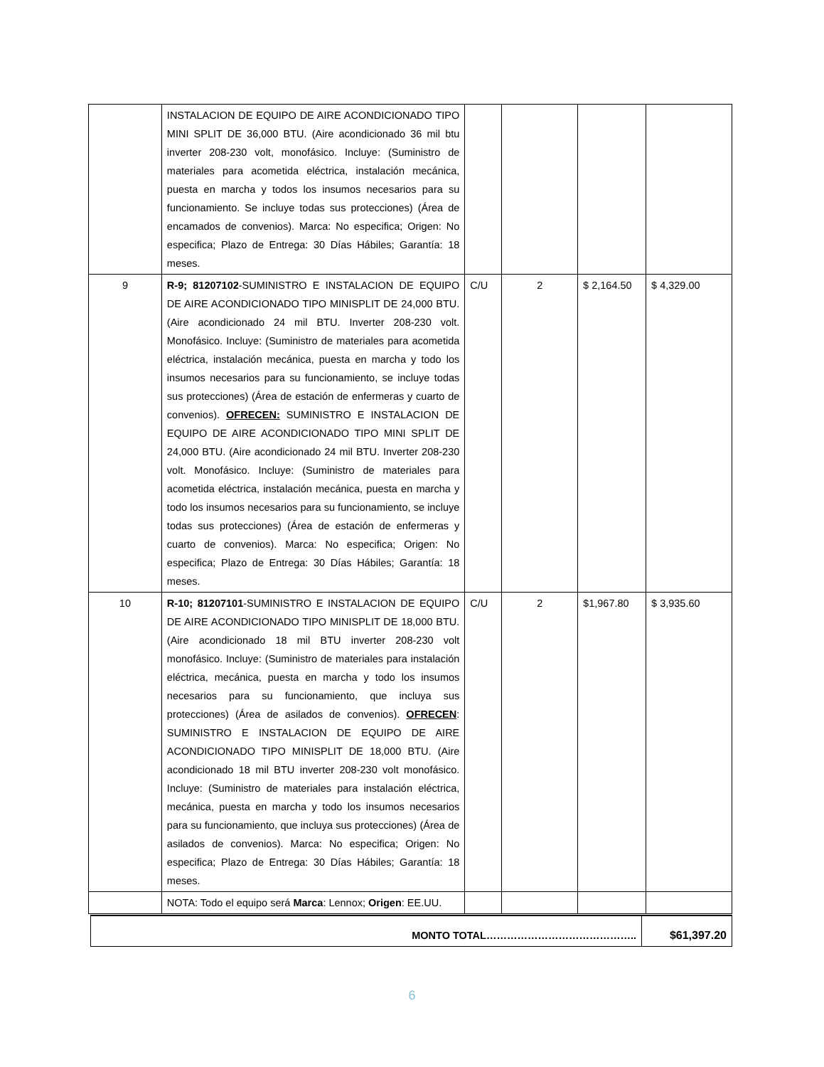| | INSTALACION DE EQUIPO DE AIRE ACONDICIONADO TIPO MINI SPLIT DE 36,000 BTU. (Aire acondicionado 36 mil btu inverter 208-230 volt, monofásico. Incluye: (Suministro de materiales para acometida eléctrica, instalación mecánica, puesta en marcha y todos los insumos necesarios para su funcionamiento. Se incluye todas sus protecciones) (Área de encamados de convenios). Marca: No especifica; Origen: No especifica; Plazo de Entrega: 30 Días Hábiles; Garantía: 18 meses. | | | | |
| 9 | R-9; 81207102 -SUMINISTRO E INSTALACION DE EQUIPO DE AIRE ACONDICIONADO TIPO MINISPLIT DE 24,000 BTU. (Aire acondicionado 24 mil BTU. Inverter 208-230 volt. Monofásico. Incluye: (Suministro de materiales para acometida eléctrica, instalación mecánica, puesta en marcha y todo los insumos necesarios para su funcionamiento, se incluye todas sus protecciones) (Área de estación de enfermeras y cuarto de convenios). OFRECEN: SUMINISTRO E INSTALACION DE EQUIPO DE AIRE ACONDICIONADO TIPO MINI SPLIT DE 24,000 BTU. (Aire acondicionado 24 mil BTU. Inverter 208-230 volt. Monofásico. Incluye: (Suministro de materiales para acometida eléctrica, instalación mecánica, puesta en marcha y todo los insumos necesarios para su funcionamiento, se incluye todas sus protecciones) (Área de estación de enfermeras y cuarto de convenios). Marca: No especifica; Origen: No especifica; Plazo de Entrega: 30 Días Hábiles; Garantía: 18 meses. | C/U | 2 | $ 2,164.50 | $ 4,329.00 |
| 10 | R-10; 81207101 -SUMINISTRO E INSTALACION DE EQUIPO DE AIRE ACONDICIONADO TIPO MINISPLIT DE 18,000 BTU. (Aire acondicionado 18 mil BTU inverter 208-230 volt monofásico. Incluye: (Suministro de materiales para instalación eléctrica, mecánica, puesta en marcha y todo los insumos necesarios para su funcionamiento, que incluya sus protecciones) (Área de asilados de convenios). OFRECEN : SUMINISTRO E INSTALACION DE EQUIPO DE AIRE ACONDICIONADO TIPO MINISPLIT DE 18,000 BTU. (Aire acondicionado 18 mil BTU inverter 208-230 volt monofásico. Incluye: (Suministro de materiales para instalación eléctrica, mecánica, puesta en marcha y todo los insumos necesarios para su funcionamiento, que incluya sus protecciones) (Área de asilados de convenios). Marca: No especifica; Origen: No especifica; Plazo de Entrega: 30 Días Hábiles; Garantía: 18 meses. | C/U | 2 | $1,967.80 | $ 3,935.60 |
| | NOTA: Todo el equipo será Marca : Lennox; Origen : EE.UU. | | | | |
| MONTO TOTAL…………………………………….. | $61,397.20 |
6